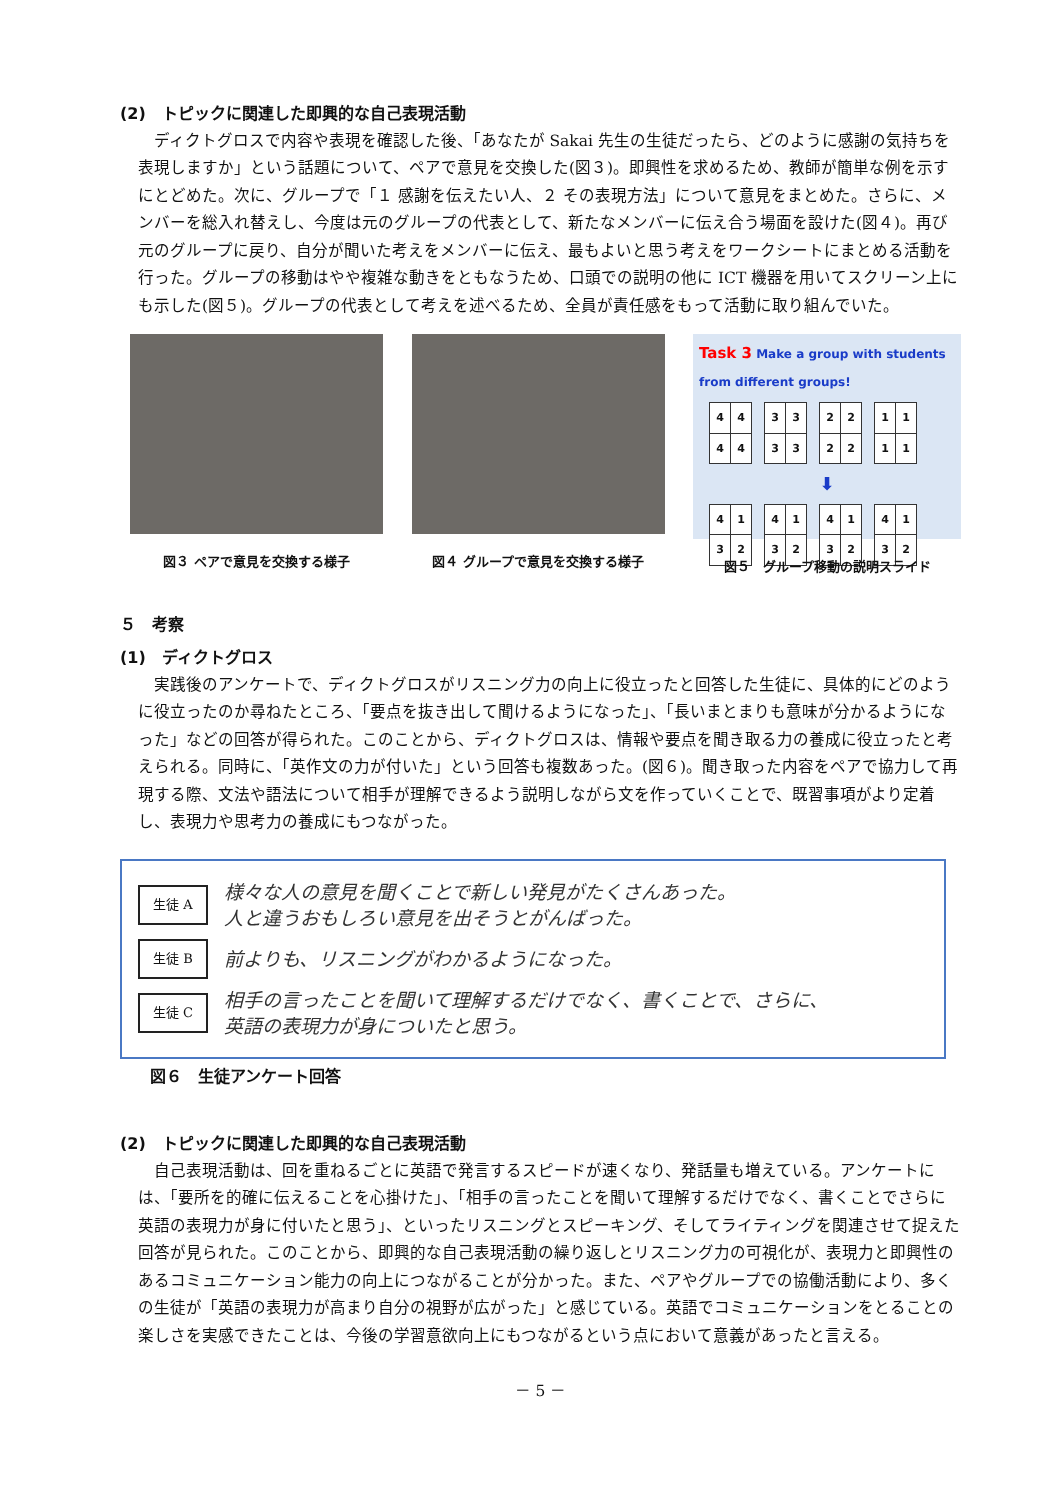(2)　トピックに関連した即興的な自己表現活動
ディクトグロスで内容や表現を確認した後、「あなたが Sakai 先生の生徒だったら、どのように感謝の気持ちを表現しますか」という話題について、ペアで意見を交換した(図３)。即興性を求めるため、教師が簡単な例を示すにとどめた。次に、グループで「１ 感謝を伝えたい人、２ その表現方法」について意見をまとめた。さらに、メンバーを総入れ替えし、今度は元のグループの代表として、新たなメンバーに伝え合う場面を設けた(図４)。再び元のグループに戻り、自分が聞いた考えをメンバーに伝え、最もよいと思う考えをワークシートにまとめる活動を行った。グループの移動はやや複雑な動きをともなうため、口頭での説明の他に ICT 機器を用いてスクリーン上にも示した(図５)。グループの代表として考えを述べるため、全員が責任感をもって活動に取り組んでいた。
図３ ペアで意見を交換する様子 図４ グループで意見を交換する様子
Task 3 Make a group with students from different groups!
| 4 | 4 |
| 4 | 4 |
| 3 | 3 |
| 3 | 3 |
| 2 | 2 |
| 2 | 2 |
| 1 | 1 |
| 1 | 1 |
⬇
| 4 | 1 |
| 3 | 2 |
| 4 | 1 |
| 3 | 2 |
| 4 | 1 |
| 3 | 2 |
| 4 | 1 |
| 3 | 2 |
図５　グループ移動の説明スライド
５　考察
(1)　ディクトグロス
実践後のアンケートで、ディクトグロスがリスニング力の向上に役立ったと回答した生徒に、具体的にどのように役立ったのか尋ねたところ、「要点を抜き出して聞けるようになった」、「長いまとまりも意味が分かるようになった」などの回答が得られた。このことから、ディクトグロスは、情報や要点を聞き取る力の養成に役立ったと考えられる。同時に、「英作文の力が付いた」という回答も複数あった。(図６)。聞き取った内容をペアで協力して再現する際、文法や語法について相手が理解できるよう説明しながら文を作っていくことで、既習事項がより定着し、表現力や思考力の養成にもつながった。
生徒 A
様々な人の意見を聞くことで新しい発見がたくさんあった。
人と違うおもしろい意見を出そうとがんばった。
生徒 B
前よりも、リスニングがわかるようになった。
生徒 C
相手の言ったことを聞いて理解するだけでなく、書くことで、さらに、
英語の表現力が身についたと思う。
図６　生徒アンケート回答
(2)　トピックに関連した即興的な自己表現活動
自己表現活動は、回を重ねるごとに英語で発言するスピードが速くなり、発話量も増えている。アンケートには、「要所を的確に伝えることを心掛けた」、「相手の言ったことを聞いて理解するだけでなく、書くことでさらに英語の表現力が身に付いたと思う」、といったリスニングとスピーキング、そしてライティングを関連させて捉えた回答が見られた。このことから、即興的な自己表現活動の繰り返しとリスニング力の可視化が、表現力と即興性のあるコミュニケーション能力の向上につながることが分かった。また、ペアやグループでの協働活動により、多くの生徒が「英語の表現力が高まり自分の視野が広がった」と感じている。英語でコミュニケーションをとることの楽しさを実感できたことは、今後の学習意欲向上にもつながるという点において意義があったと言える。
－ 5 －